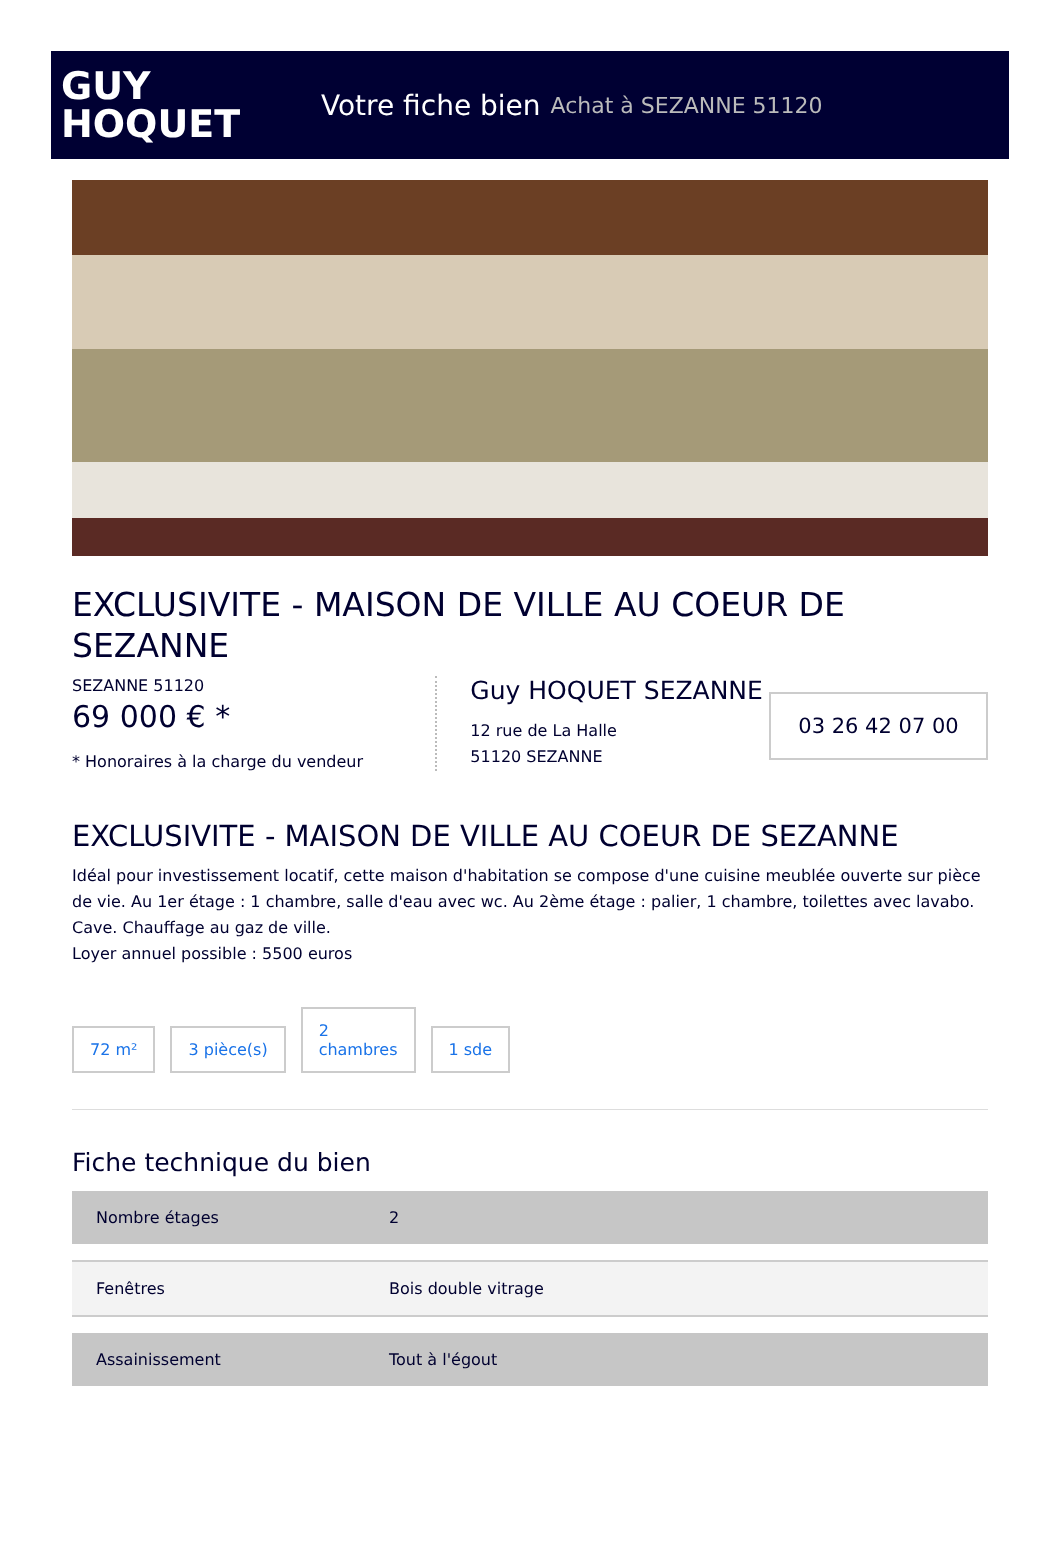GUY
HOQUET
Votre fiche bien Achat à SEZANNE 51120
EXCLUSIVITE - MAISON DE VILLE AU COEUR DE SEZANNE
SEZANNE 51120
69 000 € *
* Honoraires à la charge du vendeur
Guy HOQUET SEZANNE
12 rue de La Halle
51120 SEZANNE
03 26 42 07 00
EXCLUSIVITE - MAISON DE VILLE AU COEUR DE SEZANNE
Idéal pour investissement locatif, cette maison d'habitation se compose d'une cuisine meublée ouverte sur pièce de vie. Au 1er étage : 1 chambre, salle d'eau avec wc. Au 2ème étage : palier, 1 chambre, toilettes avec lavabo. Cave. Chauffage au gaz de ville.
Loyer annuel possible : 5500 euros
72 m²
3 pièce(s)
2
chambres
1 sde
Fiche technique du bien
| Nombre étages | 2 |
| Fenêtres | Bois double vitrage |
| Assainissement | Tout à l'égout |